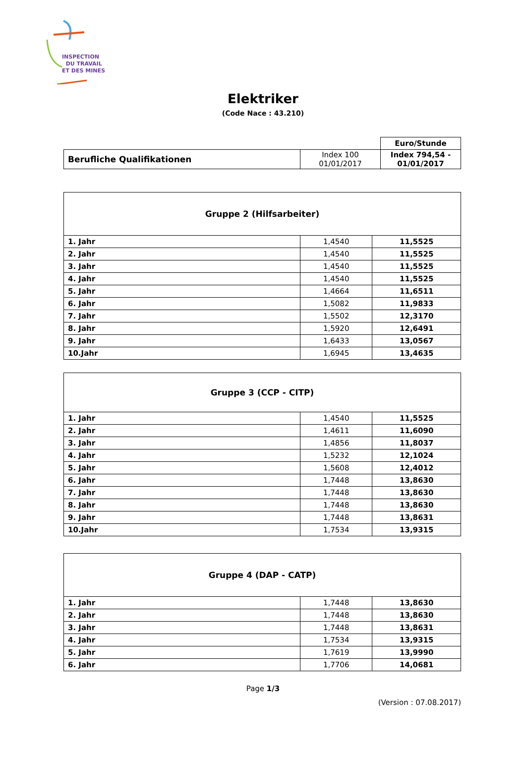INSPECTION
DU TRAVAIL
ET DES MINES
Elektriker
(Code Nace : 43.210)
| | | Euro/Stunde |
| Berufliche Qualifikationen | Index 100 01/01/2017 | Index 794,54 - 01/01/2017 |
| Gruppe 2 (Hilfsarbeiter) | | |
| 1. Jahr | 1,4540 | 11,5525 |
| 2. Jahr | 1,4540 | 11,5525 |
| 3. Jahr | 1,4540 | 11,5525 |
| 4. Jahr | 1,4540 | 11,5525 |
| 5. Jahr | 1,4664 | 11,6511 |
| 6. Jahr | 1,5082 | 11,9833 |
| 7. Jahr | 1,5502 | 12,3170 |
| 8. Jahr | 1,5920 | 12,6491 |
| 9. Jahr | 1,6433 | 13,0567 |
| 10.Jahr | 1,6945 | 13,4635 |
| Gruppe 3 (CCP - CITP) | | |
| 1. Jahr | 1,4540 | 11,5525 |
| 2. Jahr | 1,4611 | 11,6090 |
| 3. Jahr | 1,4856 | 11,8037 |
| 4. Jahr | 1,5232 | 12,1024 |
| 5. Jahr | 1,5608 | 12,4012 |
| 6. Jahr | 1,7448 | 13,8630 |
| 7. Jahr | 1,7448 | 13,8630 |
| 8. Jahr | 1,7448 | 13,8630 |
| 9. Jahr | 1,7448 | 13,8631 |
| 10.Jahr | 1,7534 | 13,9315 |
| Gruppe 4 (DAP - CATP) | | |
| 1. Jahr | 1,7448 | 13,8630 |
| 2. Jahr | 1,7448 | 13,8630 |
| 3. Jahr | 1,7448 | 13,8631 |
| 4. Jahr | 1,7534 | 13,9315 |
| 5. Jahr | 1,7619 | 13,9990 |
| 6. Jahr | 1,7706 | 14,0681 |
Page 1/3
(Version : 07.08.2017)